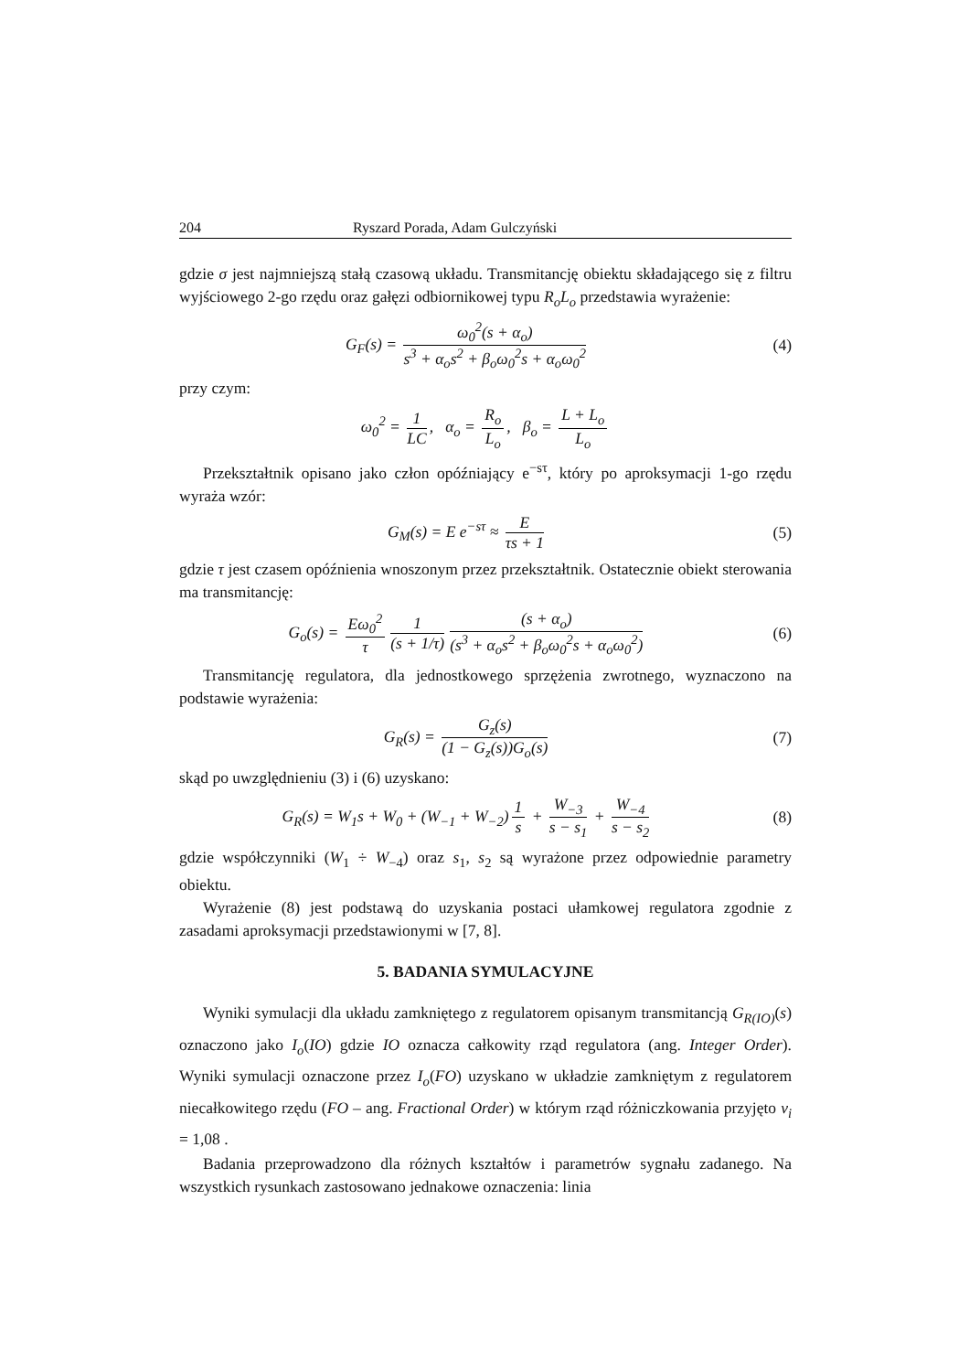204 Ryszard Porada, Adam Gulczyński
gdzie σ jest najmniejszą stałą czasową układu. Transmitancję obiektu składającego się z filtru wyjściowego 2-go rzędu oraz gałęzi odbiornikowej typu R<sub>o</sub>L<sub>o</sub> przedstawia wyrażenie:
G<sub>F</sub>(s) = ω<sub>0</sub><sup>2</sup>(s + α<sub>o</sub>) s<sup>3</sup> + α<sub>o</sub>s<sup>2</sup> + β<sub>o</sub>ω<sub>0</sub><sup>2</sup>s + α<sub>o</sub>ω<sub>0</sub><sup>2</sup>
(4)
przy czym:
ω<sub>0</sub><sup>2</sup> = 1 LC, α<sub>o</sub> = R<sub>o</sub> L<sub>o</sub>, β<sub>o</sub> = L + L<sub>o</sub> L<sub>o</sub>
Przekształtnik opisano jako człon opóźniający e<sup>−sτ</sup>, który po aproksymacji 1-go rzędu wyraża wzór:
G<sub>M</sub>(s) = E e<sup>−sτ</sup> ≈ E τs + 1 (5)
gdzie τ jest czasem opóźnienia wnoszonym przez przekształtnik. Ostatecznie obiekt sterowania ma transmitancję:
G<sub>o</sub>(s) = Eω<sub>0</sub><sup>2</sup> τ 1 (s + 1/τ) (s + α<sub>o</sub>) (s<sup>3</sup> + α<sub>o</sub>s<sup>2</sup> + β<sub>o</sub>ω<sub>0</sub><sup>2</sup>s + α<sub>o</sub>ω<sub>0</sub><sup>2</sup>)
(6)
Transmitancję regulatora, dla jednostkowego sprzężenia zwrotnego, wyznaczono na podstawie wyrażenia:
G<sub>R</sub>(s) = G<sub>z</sub>(s) (1 − G<sub>z</sub>(s))G<sub>o</sub>(s) (7)
skąd po uwzględnieniu (3) i (6) uzyskano:
G<sub>R</sub>(s) = W<sub>1</sub>s + W<sub>0</sub> + (W<sub>−1</sub> + W<sub>−2</sub>) 1 s + W<sub>−3</sub> s − s<sub>1</sub> + W<sub>−4</sub> s − s<sub>2</sub>
(8)
gdzie współczynniki (W<sub>1</sub> ÷ W<sub>−4</sub>) oraz s<sub>1</sub>, s<sub>2</sub> są wyrażone przez odpowiednie parametry obiektu.
Wyrażenie (8) jest podstawą do uzyskania postaci ułamkowej regulatora zgodnie z zasadami aproksymacji przedstawionymi w [7, 8].
5. BADANIA SYMULACYJNE
Wyniki symulacji dla układu zamkniętego z regulatorem opisanym transmitancją G<sub>R(IO)</sub>(s) oznaczono jako I<sub>o</sub>(IO) gdzie IO oznacza całkowity rząd regulatora (ang. Integer Order). Wyniki symulacji oznaczone przez I<sub>o</sub>(FO) uzyskano w układzie zamkniętym z regulatorem niecałkowitego rzędu (FO – ang. Fractional Order) w którym rząd różniczkowania przyjęto v<sub>i</sub> = 1,08 .
Badania przeprowadzono dla różnych kształtów i parametrów sygnału zadanego. Na wszystkich rysunkach zastosowano jednakowe oznaczenia: linia